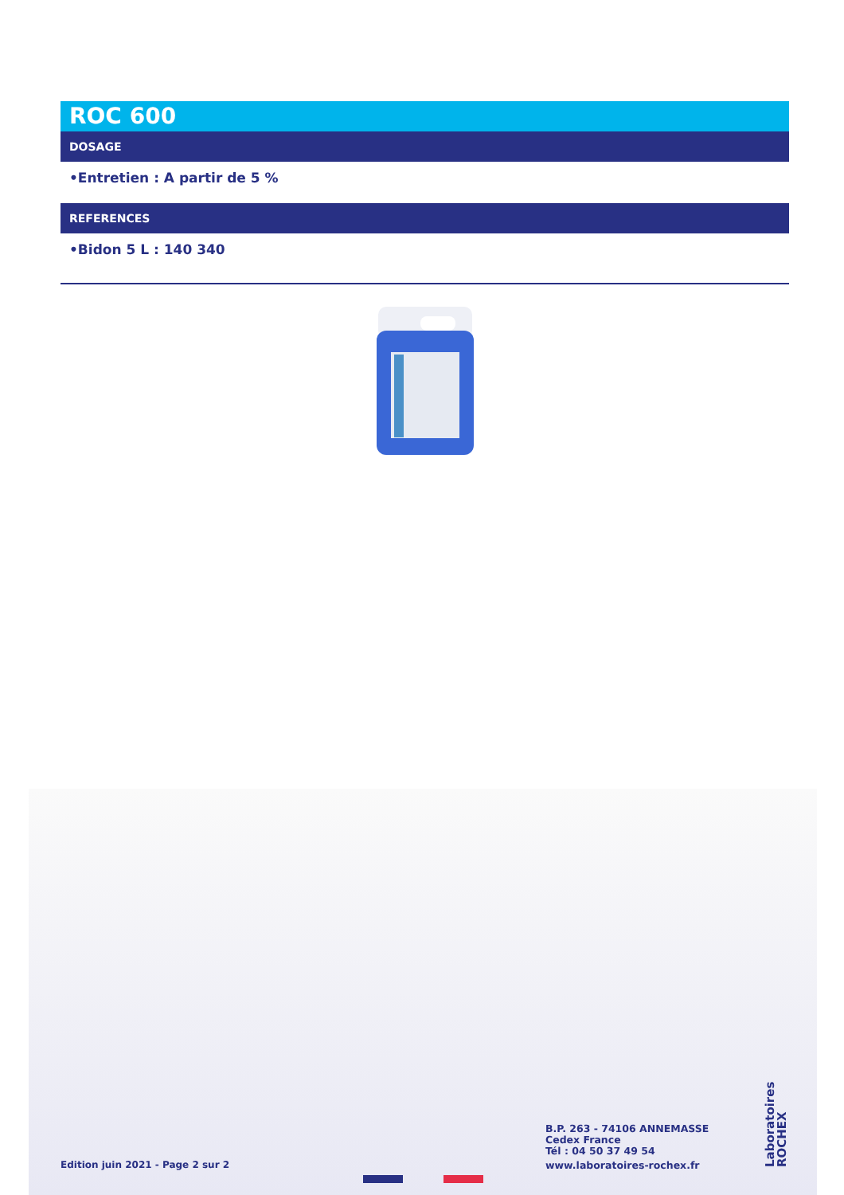ROC 600
DOSAGE
•Entretien : A partir de 5 %
REFERENCES
•Bidon 5 L : 140 340
Edition juin 2021 - Page 2 sur 2
B.P. 263 - 74106 ANNEMASSE
Cedex France
Tél : 04 50 37 49 54
www.laboratoires-rochex.fr
Laboratoires ROCHEX